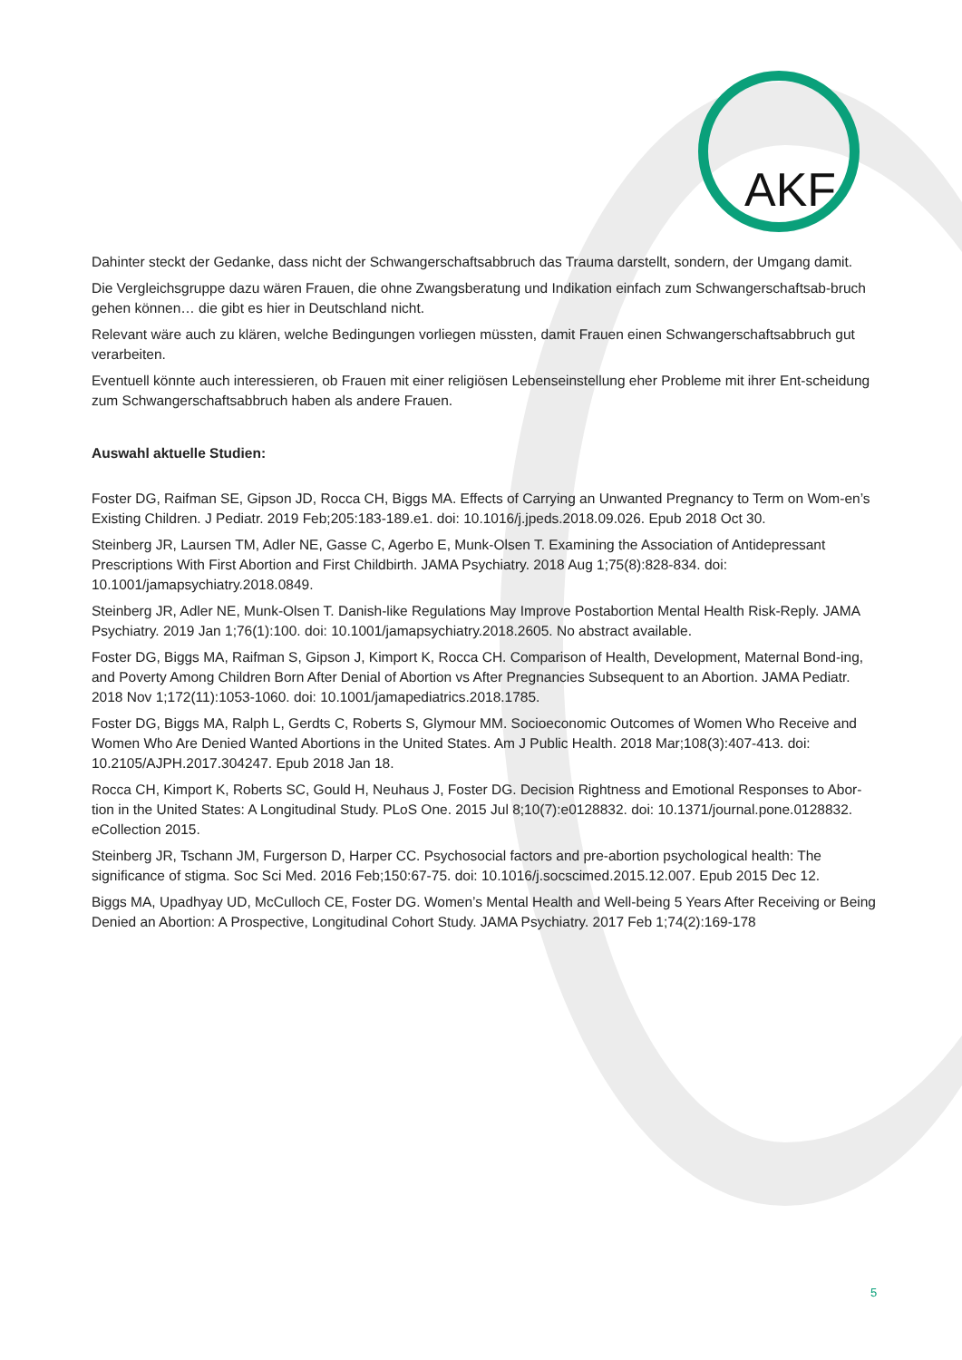AKF
Dahinter steckt der Gedanke, dass nicht der Schwangerschaftsabbruch das Trauma darstellt, sondern, der Umgang damit.
Die Vergleichsgruppe dazu wären Frauen, die ohne Zwangsberatung und Indikation einfach zum Schwangerschaftsab-bruch gehen können… die gibt es hier in Deutschland nicht.
Relevant wäre auch zu klären, welche Bedingungen vorliegen müssten, damit Frauen einen Schwangerschaftsabbruch gut verarbeiten.
Eventuell könnte auch interessieren, ob Frauen mit einer religiösen Lebenseinstellung eher Probleme mit ihrer Ent-scheidung zum Schwangerschaftsabbruch haben als andere Frauen.
Auswahl aktuelle Studien:
Foster DG, Raifman SE, Gipson JD, Rocca CH, Biggs MA. Effects of Carrying an Unwanted Pregnancy to Term on Wom-en’s Existing Children. J Pediatr. 2019 Feb;205:183-189.e1. doi: 10.1016/j.jpeds.2018.09.026. Epub 2018 Oct 30.
Steinberg JR, Laursen TM, Adler NE, Gasse C, Agerbo E, Munk-Olsen T. Examining the Association of Antidepressant Prescriptions With First Abortion and First Childbirth. JAMA Psychiatry. 2018 Aug 1;75(8):828-834. doi: 10.1001/jamapsychiatry.2018.0849.
Steinberg JR, Adler NE, Munk-Olsen T. Danish-like Regulations May Improve Postabortion Mental Health Risk-Reply. JAMA Psychiatry. 2019 Jan 1;76(1):100. doi: 10.1001/jamapsychiatry.2018.2605. No abstract available.
Foster DG, Biggs MA, Raifman S, Gipson J, Kimport K, Rocca CH. Comparison of Health, Development, Maternal Bond-ing, and Poverty Among Children Born After Denial of Abortion vs After Pregnancies Subsequent to an Abortion. JAMA Pediatr. 2018 Nov 1;172(11):1053-1060. doi: 10.1001/jamapediatrics.2018.1785.
Foster DG, Biggs MA, Ralph L, Gerdts C, Roberts S, Glymour MM. Socioeconomic Outcomes of Women Who Receive and Women Who Are Denied Wanted Abortions in the United States. Am J Public Health. 2018 Mar;108(3):407-413. doi: 10.2105/AJPH.2017.304247. Epub 2018 Jan 18.
Rocca CH, Kimport K, Roberts SC, Gould H, Neuhaus J, Foster DG. Decision Rightness and Emotional Responses to Abor-tion in the United States: A Longitudinal Study. PLoS One. 2015 Jul 8;10(7):e0128832. doi: 10.1371/journal.pone.0128832. eCollection 2015.
Steinberg JR, Tschann JM, Furgerson D, Harper CC. Psychosocial factors and pre-abortion psychological health: The significance of stigma. Soc Sci Med. 2016 Feb;150:67-75. doi: 10.1016/j.socscimed.2015.12.007. Epub 2015 Dec 12.
Biggs MA, Upadhyay UD, McCulloch CE, Foster DG. Women’s Mental Health and Well-being 5 Years After Receiving or Being Denied an Abortion: A Prospective, Longitudinal Cohort Study. JAMA Psychiatry. 2017 Feb 1;74(2):169-178
5